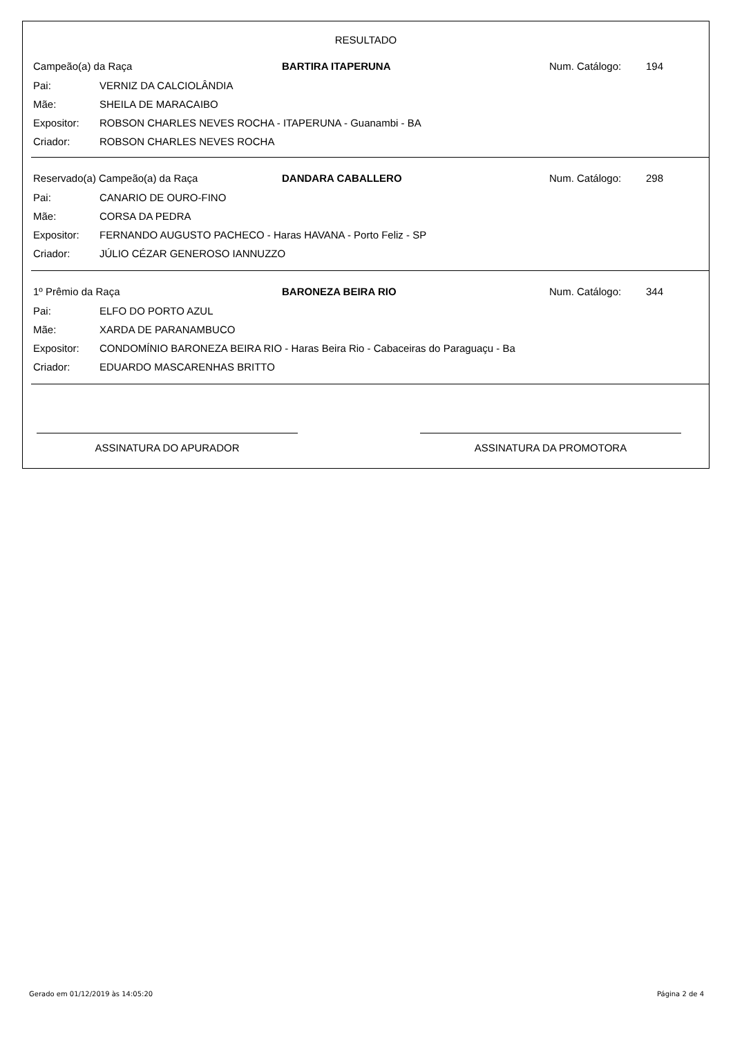RESULTADO
Campeão(a) da Raça BARTIRA ITAPERUNA Num. Catálogo: 194
Pai: VERNIZ DA CALCIOLÂNDIA
Mãe: SHEILA DE MARACAIBO
Expositor:
ROBSON CHARLES NEVES ROCHA - ITAPERUNA - Guanambi - BA
Criador: ROBSON CHARLES NEVES ROCHA
Reservado(a) Campeão(a) da Raça DANDARA CABALLERO Num. Catálogo: 298
Pai: CANARIO DE OURO-FINO
Mãe: CORSA DA PEDRA
Expositor:
FERNANDO AUGUSTO PACHECO - Haras HAVANA - Porto Feliz - SP
Criador: JÚLIO CÉZAR GENEROSO IANNUZZO
1º Prêmio da Raça BARONEZA BEIRA RIO Num. Catálogo: 344
Pai: ELFO DO PORTO AZUL
Mãe: XARDA DE PARANAMBUCO
Expositor:
CONDOMÍNIO BARONEZA BEIRA RIO - Haras Beira Rio - Cabaceiras do Paraguaçu - Ba
Criador: EDUARDO MASCARENHAS BRITTO
ASSINATURA DO APURADOR ASSINATURA DA PROMOTORA
Gerado em 01/12/2019 às 14:05:20 Página 2 de 4